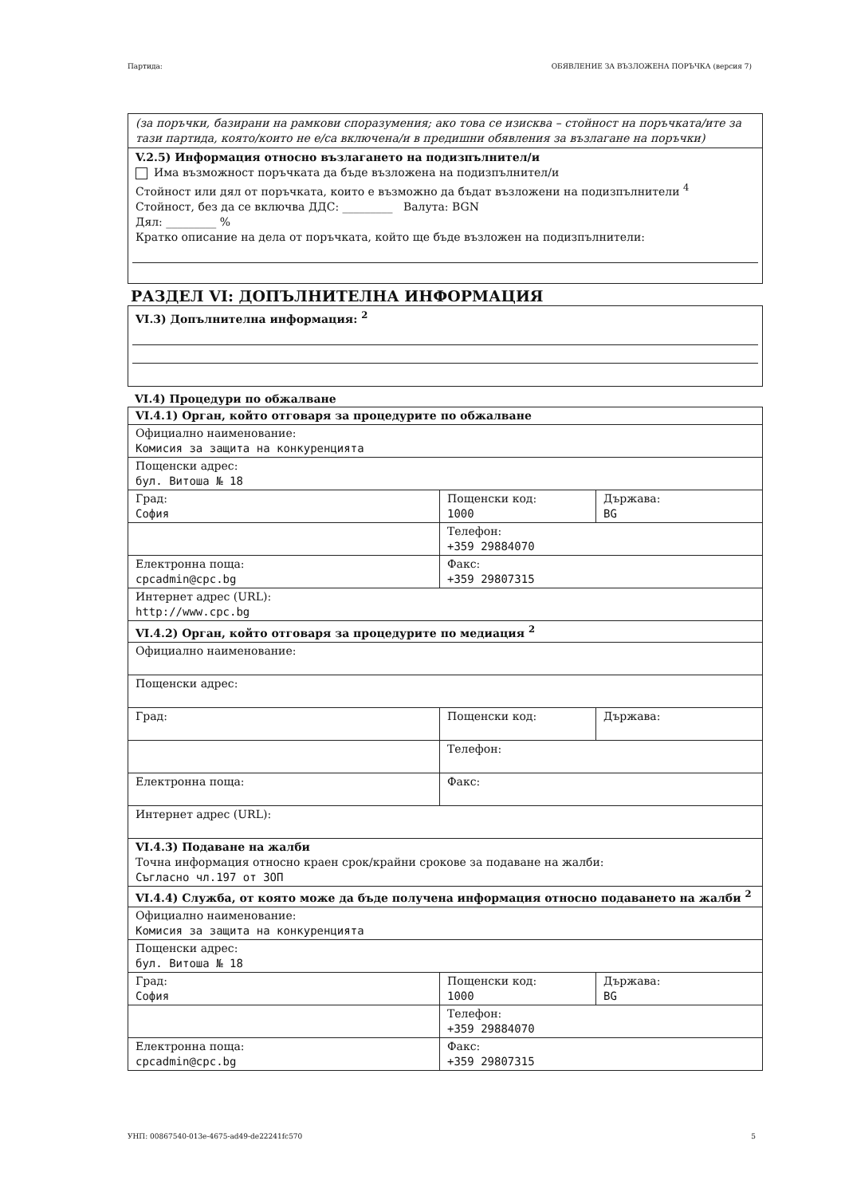Партида: ОБЯВЛЕНИЕ ЗА ВЪЗЛОЖЕНА ПОРЪЧКА (версия 7)
(за поръчки, базирани на рамкови споразумения; ако това се изисква – стойност на поръчката/ите за тази партида, която/които не е/са включена/и в предишни обявления за възлагане на поръчки)
V.2.5) Информация относно възлагането на подизпълнител/и
Има възможност поръчката да бъде възложена на подизпълнител/и
Стойност или дял от поръчката, които е възможно да бъдат възложени на подизпълнители <sup>4</sup>
Стойност, без да се включва ДДС: _________ Валута: BGN
Дял: _________ %
Кратко описание на дела от поръчката, който ще бъде възложен на подизпълнители:
РАЗДЕЛ VI: ДОПЪЛНИТЕЛНА ИНФОРМАЦИЯ
VI.3) Допълнителна информация: <sup>2</sup>
VI.4) Процедури по обжалване
| VI.4.1) Орган, който отговаря за процедурите по обжалване | | |
| Официално наименование: Комисия за защита на конкуренцията | | |
| Пощенски адрес: бул. Витоша № 18 | | |
| Град: София | Пощенски код: 1000 | Държава: BG |
| | Телефон: +359 29884070 | |
| Електронна поща: cpcadmin@cpc.bg | Факс: +359 29807315 | |
| Интернет адрес (URL): http://www.cpc.bg | | |
| VI.4.2) Орган, който отговаря за процедурите по медиация <sup>2</sup> | | |
| Официално наименование: | | |
| Пощенски адрес: | | |
| Град: | Пощенски код: | Държава: |
| | Телефон: | |
| Електронна поща: | Факс: | |
| Интернет адрес (URL): | | |
| VI.4.3) Подаване на жалби Точна информация относно краен срок/крайни срокове за подаване на жалби: Съгласно чл.197 от ЗОП | | |
| VI.4.4) Служба, от която може да бъде получена информация относно подаването на жалби <sup>2</sup> | | |
| Официално наименование: Комисия за защита на конкуренцията | | |
| Пощенски адрес: бул. Витоша № 18 | | |
| Град: София | Пощенски код: 1000 | Държава: BG |
| | Телефон: +359 29884070 | |
| Електронна поща: cpcadmin@cpc.bg | Факс: +359 29807315 | |
УНП: 00867540-013e-4675-ad49-de22241fc570 5